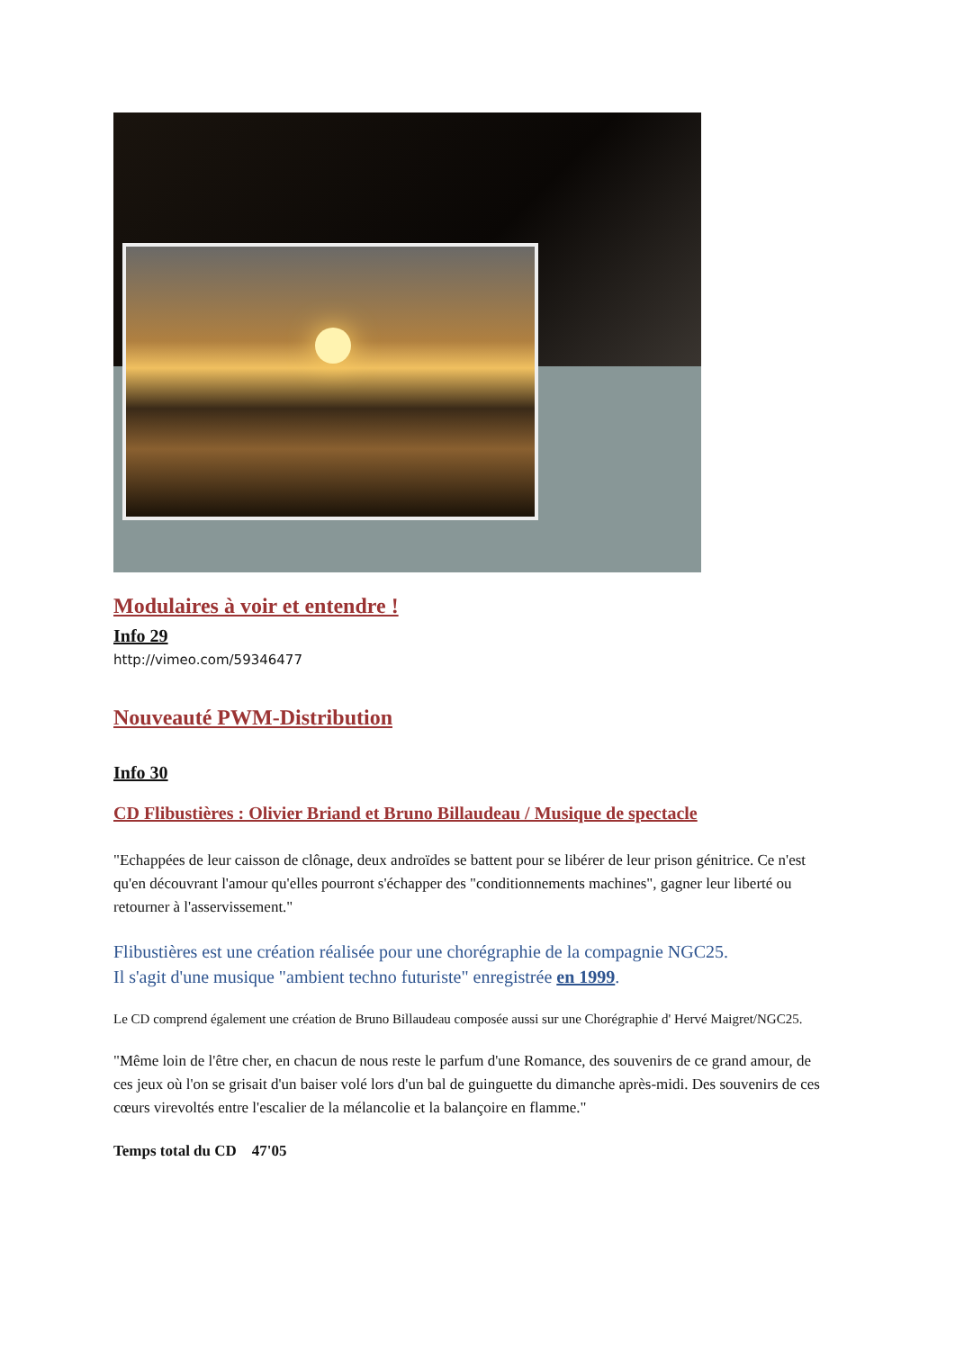Modulaires à voir et entendre !
Info 29
http://vimeo.com/59346477
Nouveauté PWM-Distribution
Info 30
CD Flibustières : Olivier Briand et Bruno Billaudeau / Musique de spectacle
"Echappées de leur caisson de clônage, deux androïdes se battent pour se libérer de leur prison génitrice. Ce n'est qu'en découvrant l'amour qu'elles pourront s'échapper des "conditionnements machines", gagner leur liberté ou retourner à l'asservissement."
Flibustières est une création réalisée pour une chorégraphie de la compagnie NGC25.
Il s'agit d'une musique "ambient techno futuriste" enregistrée en 1999.
Le CD comprend également une création de Bruno Billaudeau composée aussi sur une Chorégraphie d' Hervé Maigret/NGC25.
"Même loin de l'être cher, en chacun de nous reste le parfum d'une Romance, des souvenirs de ce grand amour, de ces jeux où l'on se grisait d'un baiser volé lors d'un bal de guinguette du dimanche après-midi. Des souvenirs de ces cœurs virevoltés entre l'escalier de la mélancolie et la balançoire en flamme."
Temps total du CD 47'05